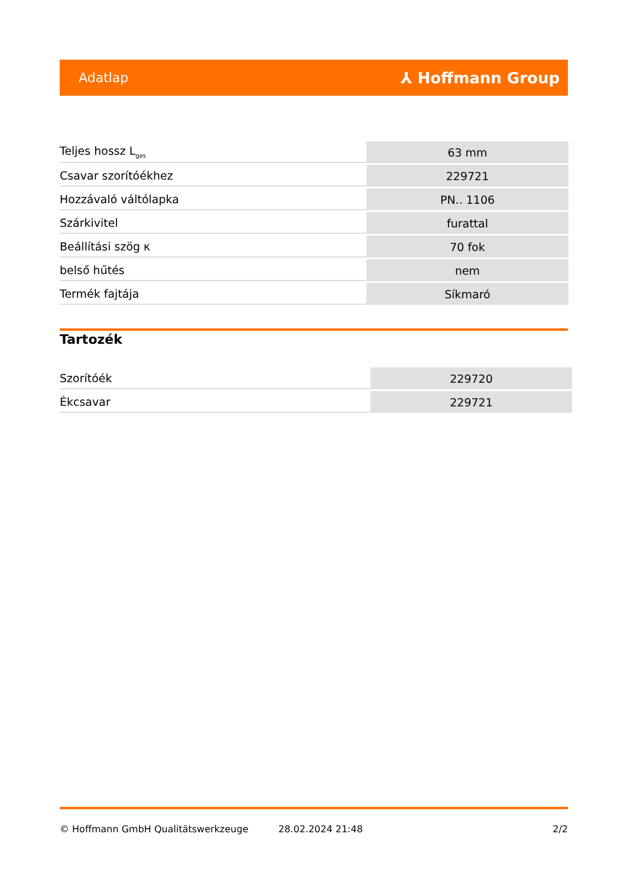Adatlap ⅄ Hoffmann Group
| Teljes hossz L<sub>ges</sub> | 63 mm |
| Csavar szorítóékhez | 229721 |
| Hozzávaló váltólapka | PN.. 1106 |
| Szárkivitel | furattal |
| Beállítási szög κ | 70 fok |
| belső hűtés | nem |
| Termék fajtája | Síkmaró |
Tartozék
| Szorítóék | 229720 |
| Ékcsavar | 229721 |
© Hoffmann GmbH Qualitätswerkzeuge 28.02.2024 21:48 2/2